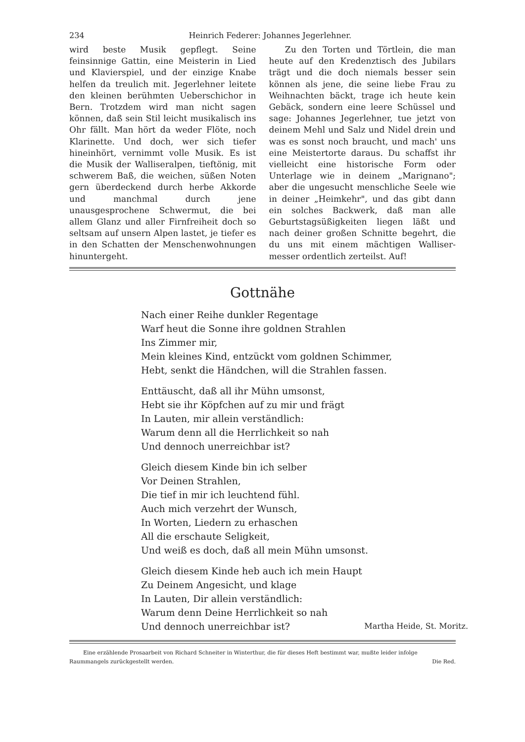234 Heinrich Federer: Johannes Jegerlehner.
wird beste Musik gepflegt. Seine feinsinnige Gattin, eine Meisterin in Lied und Klavierspiel, und der einzige Knabe helfen da treulich mit. Jegerlehner leitete den kleinen berühmten Ueberschichor in Bern. Trotzdem wird man nicht sagen können, daß sein Stil leicht musikalisch ins Ohr fällt. Man hört da weder Flöte, noch Klarinette. Und doch, wer sich tiefer hineinhört, vernimmt volle Musik. Es ist die Musik der Walliseralpen, tieftönig, mit schwerem Baß, die weichen, süßen Noten gern überdeckend durch herbe Akkorde und manchmal durch jene unausgesprochene Schwermut, die bei allem Glanz und aller Firnfreiheit doch so seltsam auf unsern Alpen lastet, je tiefer es in den Schatten der Menschenwohnungen hinuntergeht.
Zu den Torten und Törtlein, die man heute auf den Kredenztisch des Jubilars trägt und die doch niemals besser sein können als jene, die seine liebe Frau zu Weihnachten bäckt, trage ich heute kein Gebäck, sondern eine leere Schüssel und sage: Johannes Jegerlehner, tue jetzt von deinem Mehl und Salz und Nidel drein und was es sonst noch braucht, und mach' uns eine Meistertorte daraus. Du schaffst ihr vielleicht eine historische Form oder Unterlage wie in deinem „Marignano"; aber die ungesucht menschliche Seele wie in deiner „Heimkehr", und das gibt dann ein solches Backwerk, daß man alle Geburtstagsüßigkeiten liegen läßt und nach deiner großen Schnitte begehrt, die du uns mit einem mächtigen Walliser­messer ordentlich zerteilst. Auf!
Gottnähe
Nach einer Reihe dunkler Regentage
Warf heut die Sonne ihre goldnen Strahlen
Ins Zimmer mir,
Mein kleines Kind, entzückt vom goldnen Schimmer,
Hebt, senkt die Händchen, will die Strahlen fassen.
Enttäuscht, daß all ihr Mühn umsonst,
Hebt sie ihr Köpfchen auf zu mir und frägt
In Lauten, mir allein verständlich:
Warum denn all die Herrlichkeit so nah
Und dennoch unerreichbar ist?
Gleich diesem Kinde bin ich selber
Vor Deinen Strahlen,
Die tief in mir ich leuchtend fühl.
Auch mich verzehrt der Wunsch,
In Worten, Liedern zu erhaschen
All die erschaute Seligkeit,
Und weiß es doch, daß all mein Mühn umsonst.
Gleich diesem Kinde heb auch ich mein Haupt
Zu Deinem Angesicht, und klage
In Lauten, Dir allein verständlich:
Warum denn Deine Herrlichkeit so nah
Und dennoch unerreichbar ist? Martha Heide, St. Moritz.
Eine erzählende Prosaarbeit von Richard Schneiter in Winterthur, die für dieses Heft bestimmt war, mußte leider infolge Raummangels zurückgestellt werden. Die Red.